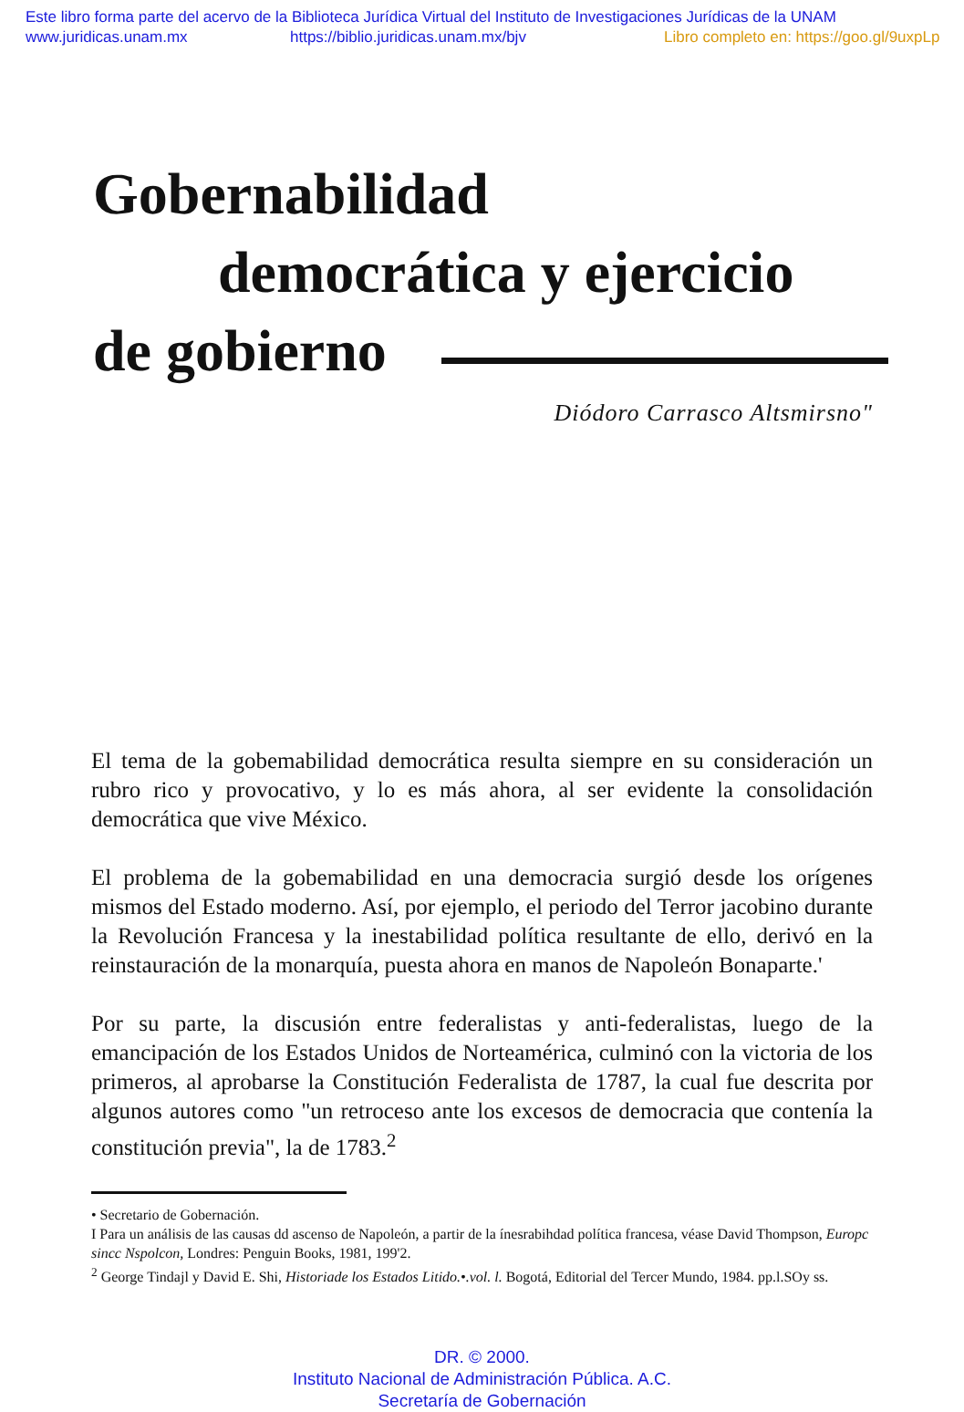Este libro forma parte del acervo de la Biblioteca Jurídica Virtual del Instituto de Investigaciones Jurídicas de la UNAM
www.juridicas.unam.mx https://biblio.juridicas.unam.mx/bjv Libro completo en: https://goo.gl/9uxpLp
Gobernabilidad
democrática y ejercicio
de gobierno
Diódoro Carrasco Altsmirsno"
El tema de la gobemabilidad democrática resulta siempre en su consideración un rubro rico y provocativo, y lo es más ahora, al ser evidente la consolidación democrática que vive México.
El problema de la gobemabilidad en una democracia surgió desde los orígenes mismos del Estado moderno. Así, por ejemplo, el periodo del Terror jacobino durante la Revolución Francesa y la inestabilidad política resultante de ello, derivó en la reinstauración de la monarquía, puesta ahora en manos de Napoleón Bonaparte.'
Por su parte, la discusión entre federalistas y anti-federalistas, luego de la emancipación de los Estados Unidos de Norteamérica, culminó con la victoria de los primeros, al aprobarse la Constitución Federalista de 1787, la cual fue descrita por algunos autores como "un retroceso ante los excesos de democracia que contenía la constitución previa", la de 1783.<sup>2</sup>
• Secretario de Gobernación.
I Para un análisis de las causas dd ascenso de Napoleón, a partir de la ínesrabihdad política francesa, véase David Thompson, Europc sincc Nspolcon, Londres: Penguin Books, 1981, 199'2.
<sup>2</sup> George Tindajl y David E. Shi, Historiade los Estados Litido.•.vol. l. Bogotá, Editorial del Tercer Mundo, 1984. pp.l.SOy ss.
DR. © 2000.
Instituto Nacional de Administración Pública. A.C.
Secretaría de Gobernación